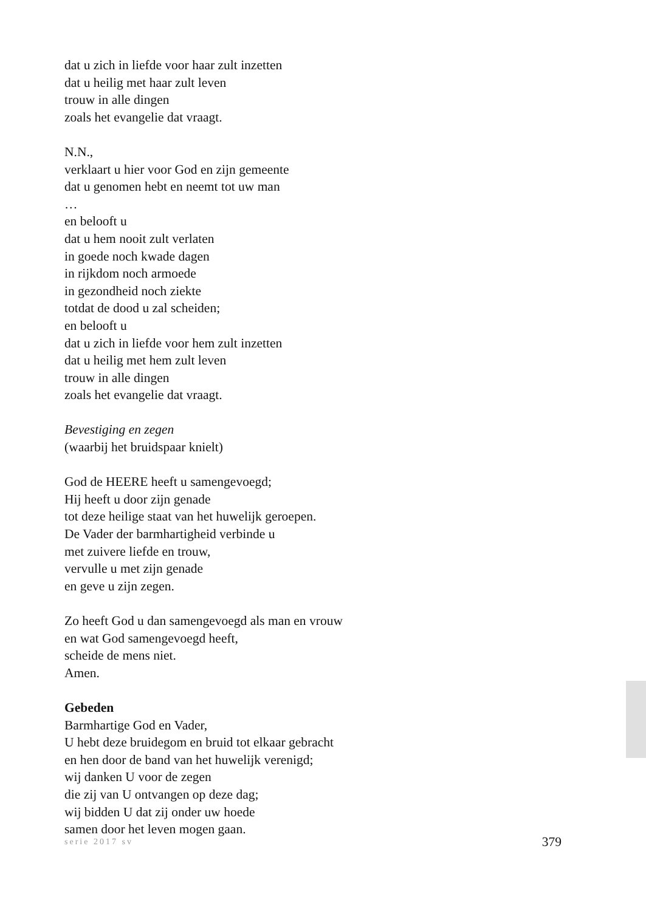dat u zich in liefde voor haar zult inzetten
dat u heilig met haar zult leven
trouw in alle dingen
zoals het evangelie dat vraagt.
N.N.,
verklaart u hier voor God en zijn gemeente
dat u genomen hebt en neemt tot uw man
…
en belooft u
dat u hem nooit zult verlaten
in goede noch kwade dagen
in rijkdom noch armoede
in gezondheid noch ziekte
totdat de dood u zal scheiden;
en belooft u
dat u zich in liefde voor hem zult inzetten
dat u heilig met hem zult leven
trouw in alle dingen
zoals het evangelie dat vraagt.
Bevestiging en zegen
(waarbij het bruidspaar knielt)
God de HEERE heeft u samengevoegd;
Hij heeft u door zijn genade
tot deze heilige staat van het huwelijk geroepen.
De Vader der barmhartigheid verbinde u
met zuivere liefde en trouw,
vervulle u met zijn genade
en geve u zijn zegen.
Zo heeft God u dan samengevoegd als man en vrouw
en wat God samengevoegd heeft,
scheide de mens niet.
Amen.
Gebeden
Barmhartige God en Vader,
U hebt deze bruidegom en bruid tot elkaar gebracht
en hen door de band van het huwelijk verenigd;
wij danken U voor de zegen
die zij van U ontvangen op deze dag;
wij bidden U dat zij onder uw hoede
samen door het leven mogen gaan.
serie 2017 sv 379